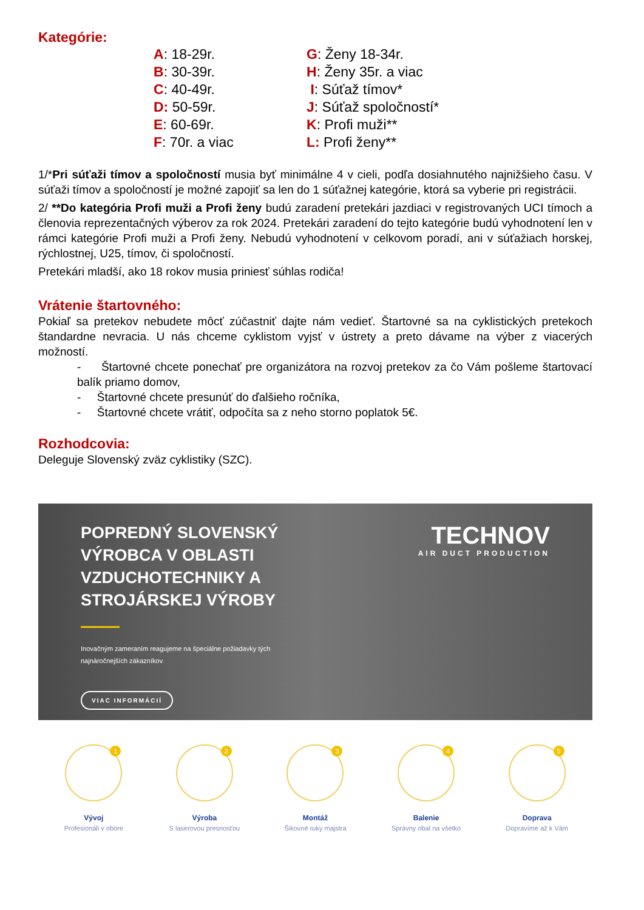Kategórie:
A: 18-29r.
B: 30-39r.
C: 40-49r.
D: 50-59r.
E: 60-69r.
F: 70r. a viac
G: Ženy 18-34r.
H: Ženy 35r. a viac
I: Súťaž tímov*
J: Súťaž spoločností*
K: Profi muži**
L: Profi ženy**
1/*Pri súťaži tímov a spoločností musia byť minimálne 4 v cieli, podľa dosiahnutého najnižšieho času. V súťaži tímov a spoločností je možné zapojiť sa len do 1 súťažnej kategórie, ktorá sa vyberie pri registrácii.
2/ **Do kategória Profi muži a Profi ženy budú zaradení pretekári jazdiaci v registrovaných UCI tímoch a členovia reprezentačných výberov za rok 2024. Pretekári zaradení do tejto kategórie budú vyhodnotení len v rámci kategórie Profi muži a Profi ženy. Nebudú vyhodnotení v celkovom poradí, ani v súťažiach horskej, rýchlostnej, U25, tímov, či spoločností.
Pretekári mladší, ako 18 rokov musia priniesť súhlas rodiča!
Vrátenie štartovného:
Pokiaľ sa pretekov nebudete môcť zúčastniť dajte nám vedieť. Štartovné sa na cyklistických pretekoch štandardne nevracia. U nás chceme cyklistom vyjsť v ústrety a preto dávame na výber z viacerých možností.
- Štartovné chcete ponechať pre organizátora na rozvoj pretekov za čo Vám pošleme štartovací balík priamo domov,
- Štartovné chcete presunúť do ďalšieho ročníka,
- Štartovné chcete vrátiť, odpočíta sa z neho storno poplatok 5€.
Rozhodcovia:
Deleguje Slovenský zväz cyklistiky (SZC).
POPREDNÝ SLOVENSKÝ
VÝROBCA V OBLASTI
VZDUCHOTECHNIKY A
STROJÁRSKEJ VÝROBY
Inovačným zameraním reagujeme na špeciálne požiadavky tých
najnáročnejších zákazníkov
VIAC INFORMÁCIÍ
TECHNOV
AIR DUCT PRODUCTION
1
Vývoj
Profesionáli v obore
2
Výroba
S laserovou presnosťou
3
Montáž
Šikovné ruky majstra
4
Balenie
Správny obal na všetko
5
Doprava
Dopravíme až k Vám